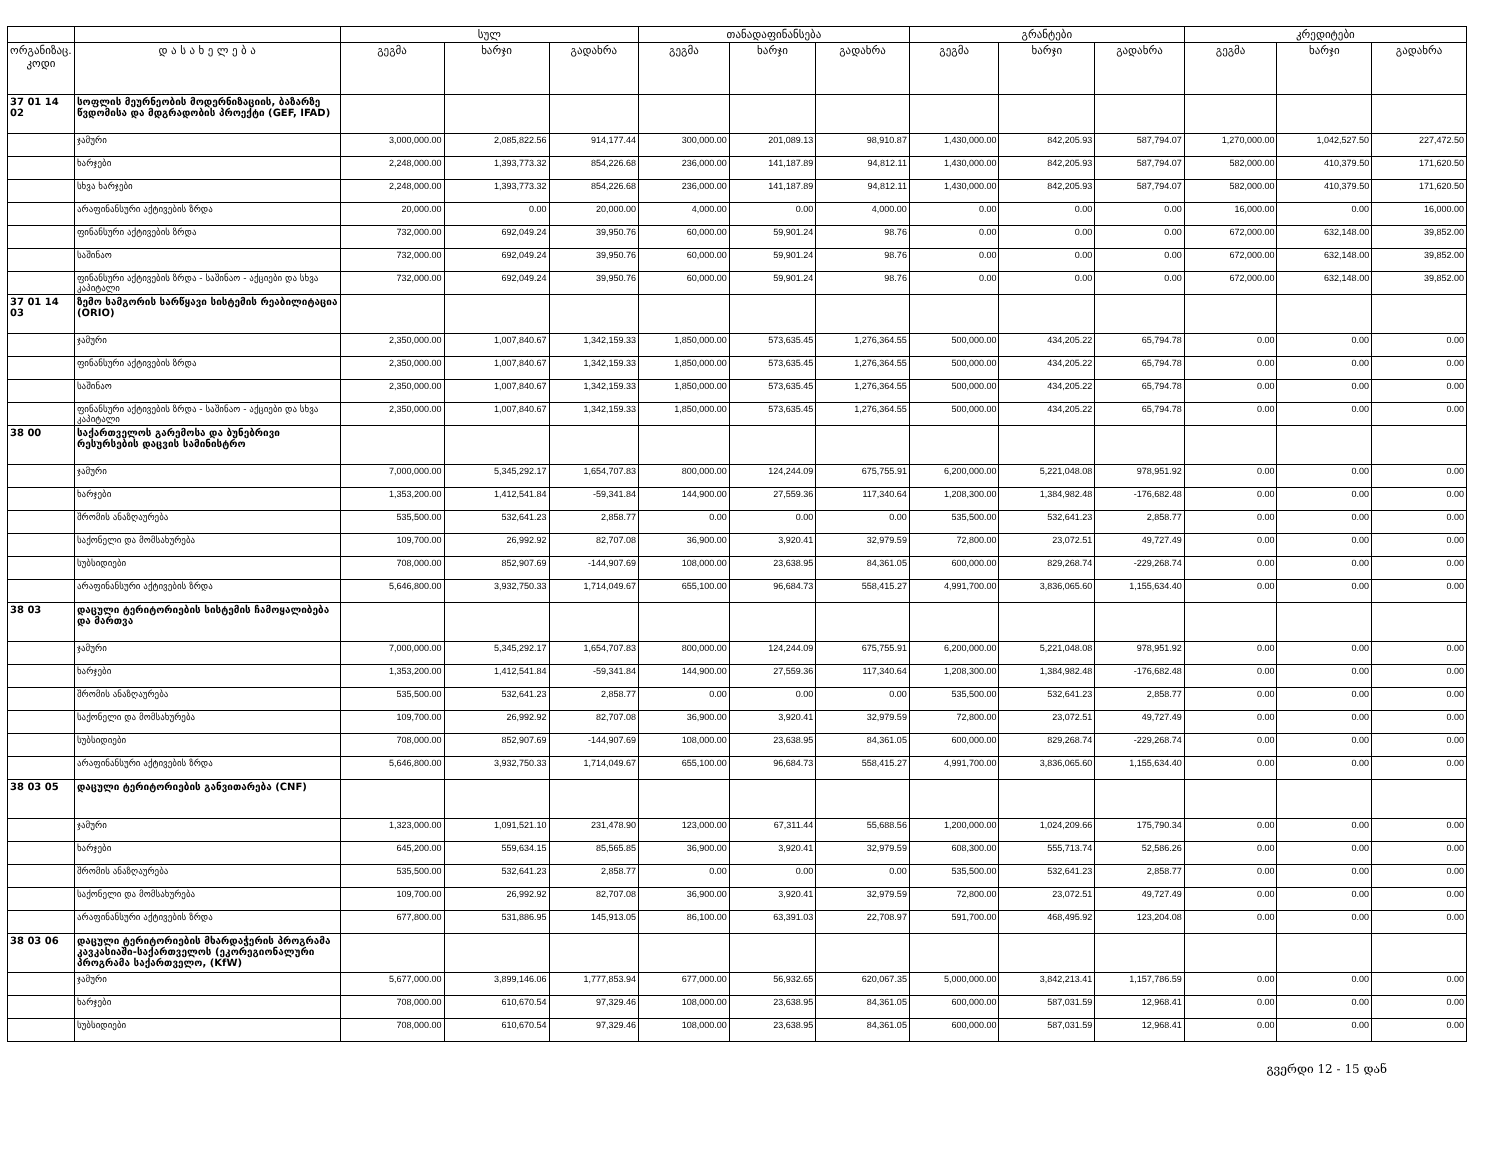| | | სულ | | | თანადაფინანსება | | | გრანტები | | | კრედიტები | | |
| --- | --- | --- | --- | --- | --- | --- | --- | --- | --- | --- | --- | --- | --- |
| ორგანიზაც. კოდი | დ ა ს ა ხ ე ლ ე ბ ა | გეგმა | ხარჯი | გადახრა | გეგმა | ხარჯი | გადახრა | გეგმა | ხარჯი | გადახრა | გეგმა | ხარჯი | გადახრა |
| 37 01 14 02 | სოფლის მეურნეობის მოდერნიზაციის, ბაზარზე წვდომისა და მდგრადობის პროექტი (GEF, IFAD) | | | | | | | | | | | | |
| | ჯამური | 3,000,000.00 | 2,085,822.56 | 914,177.44 | 300,000.00 | 201,089.13 | 98,910.87 | 1,430,000.00 | 842,205.93 | 587,794.07 | 1,270,000.00 | 1,042,527.50 | 227,472.50 |
| | ხარჯები | 2,248,000.00 | 1,393,773.32 | 854,226.68 | 236,000.00 | 141,187.89 | 94,812.11 | 1,430,000.00 | 842,205.93 | 587,794.07 | 582,000.00 | 410,379.50 | 171,620.50 |
| | სხვა ხარჯები | 2,248,000.00 | 1,393,773.32 | 854,226.68 | 236,000.00 | 141,187.89 | 94,812.11 | 1,430,000.00 | 842,205.93 | 587,794.07 | 582,000.00 | 410,379.50 | 171,620.50 |
| | არაფინანსური აქტივების ზრდა | 20,000.00 | 0.00 | 20,000.00 | 4,000.00 | 0.00 | 4,000.00 | 0.00 | 0.00 | 0.00 | 16,000.00 | 0.00 | 16,000.00 |
| | ფინანსური აქტივების ზრდა | 732,000.00 | 692,049.24 | 39,950.76 | 60,000.00 | 59,901.24 | 98.76 | 0.00 | 0.00 | 0.00 | 672,000.00 | 632,148.00 | 39,852.00 |
| | საშინაო | 732,000.00 | 692,049.24 | 39,950.76 | 60,000.00 | 59,901.24 | 98.76 | 0.00 | 0.00 | 0.00 | 672,000.00 | 632,148.00 | 39,852.00 |
| | ფინანსური აქტივების ზრდა - საშინაო - აქციები და სხვა კაპიტალი | 732,000.00 | 692,049.24 | 39,950.76 | 60,000.00 | 59,901.24 | 98.76 | 0.00 | 0.00 | 0.00 | 672,000.00 | 632,148.00 | 39,852.00 |
| 37 01 14 03 | ზემო სამგორის სარწყავი სისტემის რეაბილიტაცია (ORIO) | | | | | | | | | | | | |
| | ჯამური | 2,350,000.00 | 1,007,840.67 | 1,342,159.33 | 1,850,000.00 | 573,635.45 | 1,276,364.55 | 500,000.00 | 434,205.22 | 65,794.78 | 0.00 | 0.00 | 0.00 |
| | ფინანსური აქტივების ზრდა | 2,350,000.00 | 1,007,840.67 | 1,342,159.33 | 1,850,000.00 | 573,635.45 | 1,276,364.55 | 500,000.00 | 434,205.22 | 65,794.78 | 0.00 | 0.00 | 0.00 |
| | საშინაო | 2,350,000.00 | 1,007,840.67 | 1,342,159.33 | 1,850,000.00 | 573,635.45 | 1,276,364.55 | 500,000.00 | 434,205.22 | 65,794.78 | 0.00 | 0.00 | 0.00 |
| | ფინანსური აქტივების ზრდა - საშინაო - აქციები და სხვა კაპიტალი | 2,350,000.00 | 1,007,840.67 | 1,342,159.33 | 1,850,000.00 | 573,635.45 | 1,276,364.55 | 500,000.00 | 434,205.22 | 65,794.78 | 0.00 | 0.00 | 0.00 |
| 38 00 | საქართველოს გარემოსა და ბუნებრივი რესურსების დაცვის სამინისტრო | | | | | | | | | | | | |
| | ჯამური | 7,000,000.00 | 5,345,292.17 | 1,654,707.83 | 800,000.00 | 124,244.09 | 675,755.91 | 6,200,000.00 | 5,221,048.08 | 978,951.92 | 0.00 | 0.00 | 0.00 |
| | ხარჯები | 1,353,200.00 | 1,412,541.84 | -59,341.84 | 144,900.00 | 27,559.36 | 117,340.64 | 1,208,300.00 | 1,384,982.48 | -176,682.48 | 0.00 | 0.00 | 0.00 |
| | შრომის ანაზღაურება | 535,500.00 | 532,641.23 | 2,858.77 | 0.00 | 0.00 | 0.00 | 535,500.00 | 532,641.23 | 2,858.77 | 0.00 | 0.00 | 0.00 |
| | საქონელი და მომსახურება | 109,700.00 | 26,992.92 | 82,707.08 | 36,900.00 | 3,920.41 | 32,979.59 | 72,800.00 | 23,072.51 | 49,727.49 | 0.00 | 0.00 | 0.00 |
| | სუბსიდიები | 708,000.00 | 852,907.69 | -144,907.69 | 108,000.00 | 23,638.95 | 84,361.05 | 600,000.00 | 829,268.74 | -229,268.74 | 0.00 | 0.00 | 0.00 |
| | არაფინანსური აქტივების ზრდა | 5,646,800.00 | 3,932,750.33 | 1,714,049.67 | 655,100.00 | 96,684.73 | 558,415.27 | 4,991,700.00 | 3,836,065.60 | 1,155,634.40 | 0.00 | 0.00 | 0.00 |
| 38 03 | დაცული ტერიტორიების სისტემის ჩამოყალიბება და მართვა | | | | | | | | | | | | |
| | ჯამური | 7,000,000.00 | 5,345,292.17 | 1,654,707.83 | 800,000.00 | 124,244.09 | 675,755.91 | 6,200,000.00 | 5,221,048.08 | 978,951.92 | 0.00 | 0.00 | 0.00 |
| | ხარჯები | 1,353,200.00 | 1,412,541.84 | -59,341.84 | 144,900.00 | 27,559.36 | 117,340.64 | 1,208,300.00 | 1,384,982.48 | -176,682.48 | 0.00 | 0.00 | 0.00 |
| | შრომის ანაზღაურება | 535,500.00 | 532,641.23 | 2,858.77 | 0.00 | 0.00 | 0.00 | 535,500.00 | 532,641.23 | 2,858.77 | 0.00 | 0.00 | 0.00 |
| | საქონელი და მომსახურება | 109,700.00 | 26,992.92 | 82,707.08 | 36,900.00 | 3,920.41 | 32,979.59 | 72,800.00 | 23,072.51 | 49,727.49 | 0.00 | 0.00 | 0.00 |
| | სუბსიდიები | 708,000.00 | 852,907.69 | -144,907.69 | 108,000.00 | 23,638.95 | 84,361.05 | 600,000.00 | 829,268.74 | -229,268.74 | 0.00 | 0.00 | 0.00 |
| | არაფინანსური აქტივების ზრდა | 5,646,800.00 | 3,932,750.33 | 1,714,049.67 | 655,100.00 | 96,684.73 | 558,415.27 | 4,991,700.00 | 3,836,065.60 | 1,155,634.40 | 0.00 | 0.00 | 0.00 |
| 38 03 05 | დაცული ტერიტორიების განვითარება (CNF) | | | | | | | | | | | | |
| | ჯამური | 1,323,000.00 | 1,091,521.10 | 231,478.90 | 123,000.00 | 67,311.44 | 55,688.56 | 1,200,000.00 | 1,024,209.66 | 175,790.34 | 0.00 | 0.00 | 0.00 |
| | ხარჯები | 645,200.00 | 559,634.15 | 85,565.85 | 36,900.00 | 3,920.41 | 32,979.59 | 608,300.00 | 555,713.74 | 52,586.26 | 0.00 | 0.00 | 0.00 |
| | შრომის ანაზღაურება | 535,500.00 | 532,641.23 | 2,858.77 | 0.00 | 0.00 | 0.00 | 535,500.00 | 532,641.23 | 2,858.77 | 0.00 | 0.00 | 0.00 |
| | საქონელი და მომსახურება | 109,700.00 | 26,992.92 | 82,707.08 | 36,900.00 | 3,920.41 | 32,979.59 | 72,800.00 | 23,072.51 | 49,727.49 | 0.00 | 0.00 | 0.00 |
| | არაფინანსური აქტივების ზრდა | 677,800.00 | 531,886.95 | 145,913.05 | 86,100.00 | 63,391.03 | 22,708.97 | 591,700.00 | 468,495.92 | 123,204.08 | 0.00 | 0.00 | 0.00 |
| 38 03 06 | დაცული ტერიტორიების მხარდაჭერის პროგრამა კავკასიაში-საქართველოს (ეკორეგიონალური პროგრამა საქართველო, (KfW) | | | | | | | | | | | | |
| | ჯამური | 5,677,000.00 | 3,899,146.06 | 1,777,853.94 | 677,000.00 | 56,932.65 | 620,067.35 | 5,000,000.00 | 3,842,213.41 | 1,157,786.59 | 0.00 | 0.00 | 0.00 |
| | ხარჯები | 708,000.00 | 610,670.54 | 97,329.46 | 108,000.00 | 23,638.95 | 84,361.05 | 600,000.00 | 587,031.59 | 12,968.41 | 0.00 | 0.00 | 0.00 |
| | სუბსიდიები | 708,000.00 | 610,670.54 | 97,329.46 | 108,000.00 | 23,638.95 | 84,361.05 | 600,000.00 | 587,031.59 | 12,968.41 | 0.00 | 0.00 | 0.00 |
გვერდი 12 - 15 დან